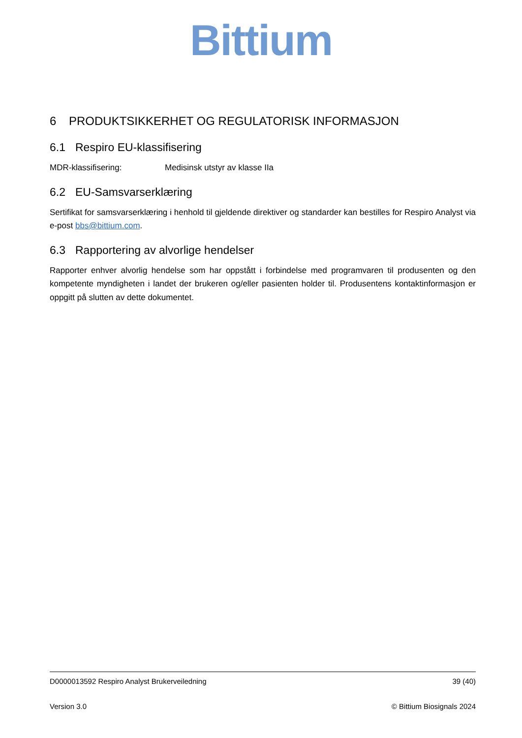Bittium
6 PRODUKTSIKKERHET OG REGULATORISK INFORMASJON
6.1 Respiro EU-klassifisering
MDR-klassifisering: Medisinsk utstyr av klasse IIa
6.2 EU-Samsvarserklæring
Sertifikat for samsvarserklæring i henhold til gjeldende direktiver og standarder kan bestilles for Respiro Analyst via e-post bbs@bittium.com.
6.3 Rapportering av alvorlige hendelser
Rapporter enhver alvorlig hendelse som har oppstått i forbindelse med programvaren til produsenten og den kompetente myndigheten i landet der brukeren og/eller pasienten holder til. Produsentens kontaktinformasjon er oppgitt på slutten av dette dokumentet.
D0000013592 Respiro Analyst Brukerveiledning 39 (40)
Version 3.0 © Bittium Biosignals 2024